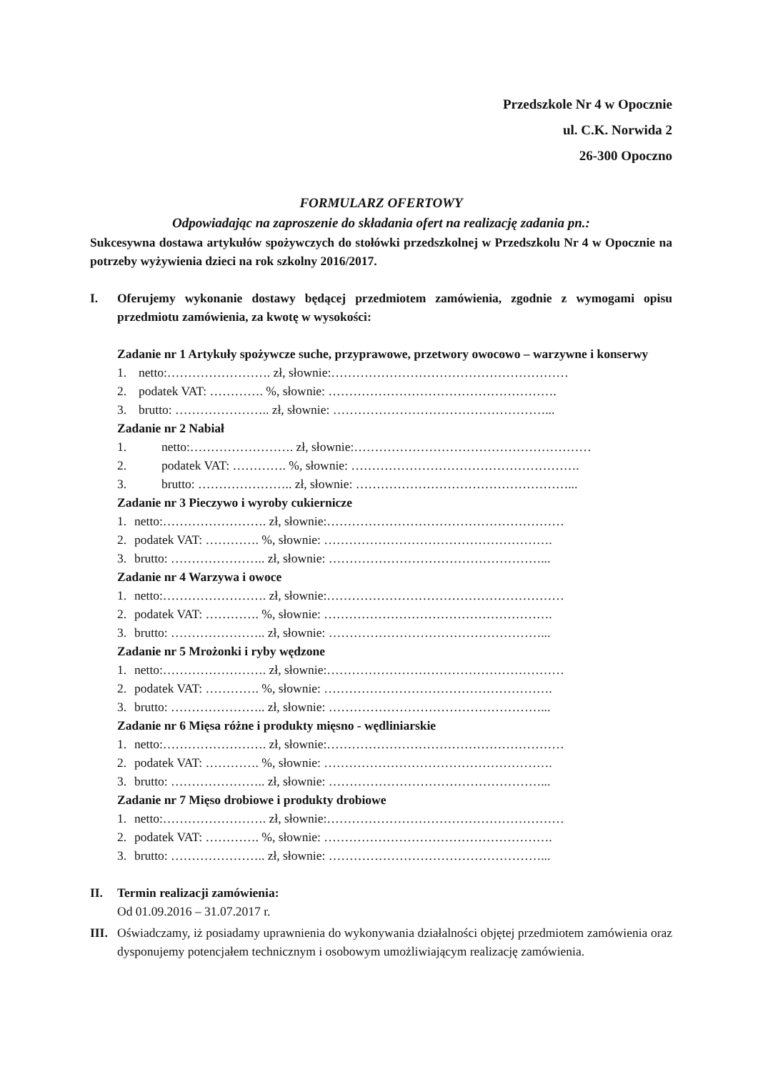Przedszkole Nr 4 w Opocznie
ul. C.K. Norwida 2
26-300 Opoczno
FORMULARZ OFERTOWY
Odpowiadając na zaproszenie do składania ofert na realizację zadania pn.:
Sukcesywna dostawa artykułów spożywczych do stołówki przedszkolnej w Przedszkolu Nr 4 w Opocznie na potrzeby wyżywienia dzieci na rok szkolny 2016/2017.
I. Oferujemy wykonanie dostawy będącej przedmiotem zamówienia, zgodnie z wymogami opisu przedmiotu zamówienia, za kwotę w wysokości:
Zadanie nr 1 Artykuły spożywcze suche, przyprawowe, przetwory owocowo – warzywne i konserwy
1. netto:……………………. zł, słownie:…………………………………………………
2. podatek VAT: …………. %, słownie: ……………………………………………….
3. brutto: ………………….. zł, słownie: ……………………………………………...
Zadanie nr 2 Nabiał
1. netto:……………………. zł, słownie:…………………………………………………
2. podatek VAT: …………. %, słownie: ……………………………………………….
3. brutto: ………………….. zł, słownie: ……………………………………………...
Zadanie nr 3 Pieczywo i wyroby cukiernicze
1. netto:……………………. zł, słownie:…………………………………………………
2. podatek VAT: …………. %, słownie: ……………………………………………….
3. brutto: ………………….. zł, słownie: ……………………………………………...
Zadanie nr 4 Warzywa i owoce
1. netto:……………………. zł, słownie:…………………………………………………
2. podatek VAT: …………. %, słownie: ……………………………………………….
3. brutto: ………………….. zł, słownie: ……………………………………………...
Zadanie nr 5 Mrożonki i ryby wędzone
1. netto:……………………. zł, słownie:…………………………………………………
2. podatek VAT: …………. %, słownie: ……………………………………………….
3. brutto: ………………….. zł, słownie: ……………………………………………...
Zadanie nr 6 Mięsa różne i produkty mięsno - wędliniarskie
1. netto:……………………. zł, słownie:…………………………………………………
2. podatek VAT: …………. %, słownie: ……………………………………………….
3. brutto: ………………….. zł, słownie: ……………………………………………...
Zadanie nr 7 Mięso drobiowe i produkty drobiowe
1. netto:……………………. zł, słownie:…………………………………………………
2. podatek VAT: …………. %, słownie: ……………………………………………….
3. brutto: ………………….. zł, słownie: ……………………………………………...
II. Termin realizacji zamówienia:
Od 01.09.2016 – 31.07.2017 r.
III.
Oświadczamy, iż posiadamy uprawnienia do wykonywania działalności objętej przedmiotem zamówienia oraz dysponujemy potencjałem technicznym i osobowym umożliwiającym realizację zamówienia.